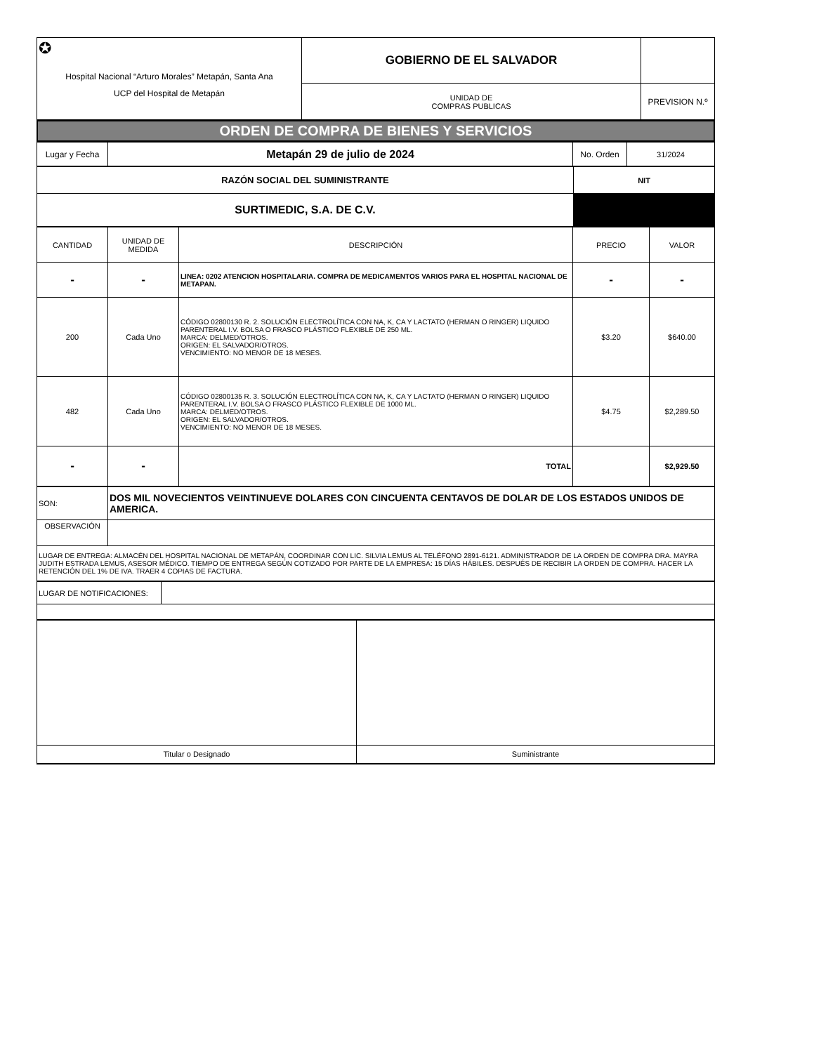| ✪ Hospital Nacional “Arturo Morales” Metapán, Santa Ana UCP del Hospital de Metapán | GOBIERNO DE EL SALVADOR | |
| | UNIDAD DE COMPRAS PUBLICAS | PREVISION N.º |
| ORDEN DE COMPRA DE BIENES Y SERVICIOS |
| Lugar y Fecha | Metapán 29 de julio de 2024 | No. Orden | 31/2024 |
| RAZÓN SOCIAL DEL SUMINISTRANTE | NIT |
| SURTIMEDIC, S.A. DE C.V. | |
| CANTIDAD | UNIDAD DE MEDIDA | DESCRIPCIÓN | PRECIO | VALOR |
| - | - | LINEA: 0202 ATENCION HOSPITALARIA. COMPRA DE MEDICAMENTOS VARIOS PARA EL HOSPITAL NACIONAL DE METAPAN. | - | - |
| 200 | Cada Uno | CÓDIGO 02800130 R. 2. SOLUCIÓN ELECTROLÍTICA CON NA, K, CA Y LACTATO (HERMAN O RINGER) LIQUIDO PARENTERAL I.V. BOLSA O FRASCO PLÁSTICO FLEXIBLE DE 250 ML. MARCA: DELMED/OTROS. ORIGEN: EL SALVADOR/OTROS. VENCIMIENTO: NO MENOR DE 18 MESES. | $3.20 | $640.00 |
| 482 | Cada Uno | CÓDIGO 02800135 R. 3. SOLUCIÓN ELECTROLÍTICA CON NA, K, CA Y LACTATO (HERMAN O RINGER) LIQUIDO PARENTERAL I.V. BOLSA O FRASCO PLÁSTICO FLEXIBLE DE 1000 ML. MARCA: DELMED/OTROS. ORIGEN: EL SALVADOR/OTROS. VENCIMIENTO: NO MENOR DE 18 MESES. | $4.75 | $2,289.50 |
| - | - | TOTAL | | $2,929.50 |
| SON: | DOS MIL NOVECIENTOS VEINTINUEVE DOLARES CON CINCUENTA CENTAVOS DE DOLAR DE LOS ESTADOS UNIDOS DE AMERICA. |
| OBSERVACIÓN | |
| LUGAR DE ENTREGA: ALMACÉN DEL HOSPITAL NACIONAL DE METAPÁN, COORDINAR CON LIC. SILVIA LEMUS AL TELÉFONO 2891-6121. ADMINISTRADOR DE LA ORDEN DE COMPRA DRA. MAYRA JUDITH ESTRADA LEMUS, ASESOR MÉDICO. TIEMPO DE ENTREGA SEGÚN COTIZADO POR PARTE DE LA EMPRESA: 15 DÍAS HÁBILES. DESPUÉS DE RECIBIR LA ORDEN DE COMPRA. HACER LA RETENCIÓN DEL 1% DE IVA. TRAER 4 COPIAS DE FACTURA. | |
| LUGAR DE NOTIFICACIONES: | |
| Titular o Designado | Suministrante |